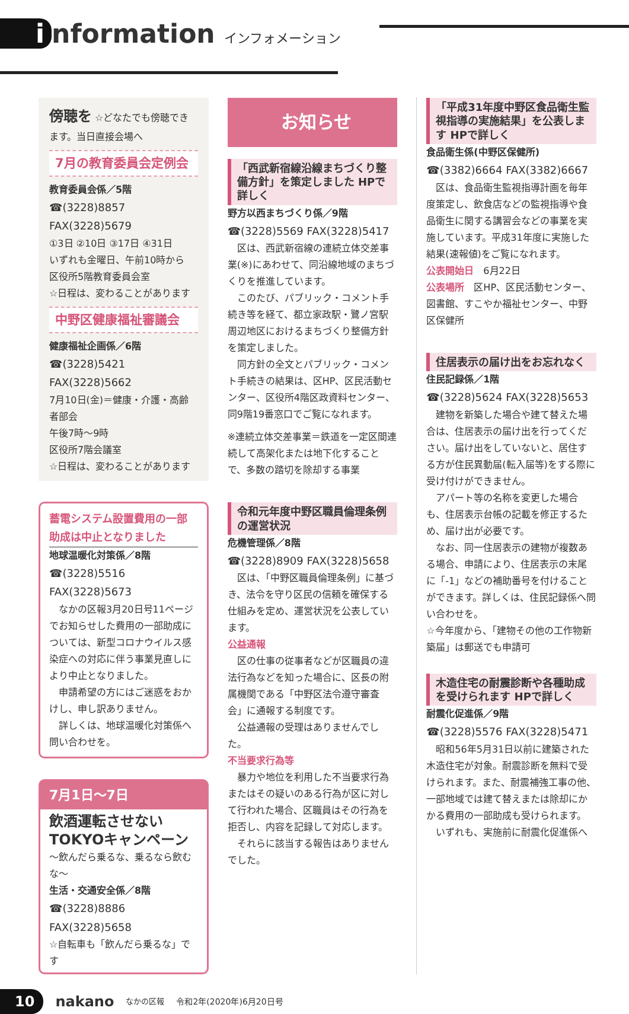i nformation インフォメーション
傍聴を ☆どなたでも傍聴できます。当日直接会場へ
7月の教育委員会定例会
教育委員会係／5階
☎(3228)8857 FAX(3228)5679
①3日 ②10日 ③17日 ④31日
いずれも金曜日、午前10時から
区役所5階教育委員会室
☆日程は、変わることがあります
中野区健康福祉審議会
健康福祉企画係／6階
☎(3228)5421 FAX(3228)5662
7月10日(金)＝健康・介護・高齢者部会
午後7時〜9時
区役所7階会議室
☆日程は、変わることがあります
蓄電システム設置費用の一部助成は中止となりました
地球温暖化対策係／8階
☎(3228)5516 FAX(3228)5673
　なかの区報3月20日号11ページでお知らせした費用の一部助成については、新型コロナウイルス感染症への対応に伴う事業見直しにより中止となりました。
　申請希望の方にはご迷惑をおかけし、申し訳ありません。
　詳しくは、地球温暖化対策係へ問い合わせを。
7月1日〜7日
飲酒運転させない
TOKYOキャンペーン
〜飲んだら乗るな、乗るなら飲むな〜
生活・交通安全係／8階
☎(3228)8886 FAX(3228)5658
☆自転車も「飲んだら乗るな」です
お知らせ
「西武新宿線沿線まちづくり整備方針」を策定しました HPで詳しく
野方以西まちづくり係／9階
☎(3228)5569 FAX(3228)5417
　区は、西武新宿線の連続立体交差事業(※)にあわせて、同沿線地域のまちづくりを推進しています。
　このたび、パブリック・コメント手続き等を経て、都立家政駅・鷺ノ宮駅周辺地区におけるまちづくり整備方針を策定しました。
　同方針の全文とパブリック・コメント手続きの結果は、区HP、区民活動センター、区役所4階区政資料センター、同9階19番窓口でご覧になれます。
※連続立体交差事業＝鉄道を一定区間連続して高架化または地下化することで、多数の踏切を除却する事業
令和元年度中野区職員倫理条例の運営状況
危機管理係／8階
☎(3228)8909 FAX(3228)5658
　区は、「中野区職員倫理条例」に基づき、法令を守り区民の信頼を確保する仕組みを定め、運営状況を公表しています。
公益通報
　区の仕事の従事者などが区職員の違法行為などを知った場合に、区長の附属機関である「中野区法令遵守審査会」に通報する制度です。
　公益通報の受理はありませんでした。
不当要求行為等
　暴力や地位を利用した不当要求行為またはその疑いのある行為が区に対して行われた場合、区職員はその行為を拒否し、内容を記録して対応します。
　それらに該当する報告はありませんでした。
「平成31年度中野区食品衛生監視指導の実施結果」を公表します HPで詳しく
食品衛生係(中野区保健所)
☎(3382)6664 FAX(3382)6667
　区は、食品衛生監視指導計画を毎年度策定し、飲食店などの監視指導や食品衛生に関する講習会などの事業を実施しています。平成31年度に実施した結果(速報値)をご覧になれます。
公表開始日　6月22日
公表場所　区HP、区民活動センター、図書館、すこやか福祉センター、中野区保健所
住居表示の届け出をお忘れなく
住民記録係／1階
☎(3228)5624 FAX(3228)5653
　建物を新築した場合や建て替えた場合は、住居表示の届け出を行ってください。届け出をしていないと、居住する方が住民異動届(転入届等)をする際に受け付けができません。
　アパート等の名称を変更した場合も、住居表示台帳の記載を修正するため、届け出が必要です。
　なお、同一住居表示の建物が複数ある場合、申請により、住居表示の末尾に「-1」などの補助番号を付けることができます。詳しくは、住民記録係へ問い合わせを。
☆今年度から、「建物その他の工作物新築届」は郵送でも申請可
木造住宅の耐震診断や各種助成を受けられます HPで詳しく
耐震化促進係／9階
☎(3228)5576 FAX(3228)5471
　昭和56年5月31日以前に建築された木造住宅が対象。耐震診断を無料で受けられます。また、耐震補強工事の他、一部地域では建て替えまたは除却にかかる費用の一部助成も受けられます。
　いずれも、実施前に耐震化促進係へ
10 nakano なかの区報 令和2年(2020年)6月20日号